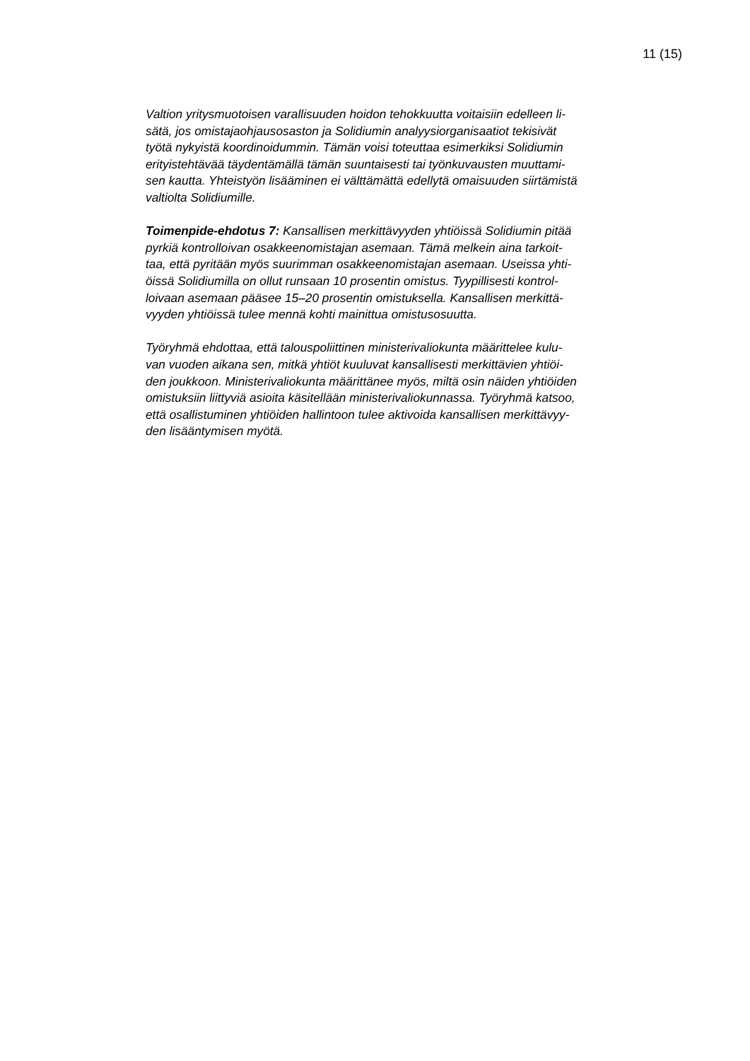11 (15)
Valtion yritysmuotoisen varallisuuden hoidon tehokkuutta voitaisiin edelleen li-
sätä, jos omistajaohjausosaston ja Solidiumin analyysiorganisaatiot tekisivät
työtä nykyistä koordinoidummin. Tämän voisi toteuttaa esimerkiksi Solidiumin
erityistehtävää täydentämällä tämän suuntaisesti tai työnkuvausten muuttami-
sen kautta. Yhteistyön lisääminen ei välttämättä edellytä omaisuuden siirtämistä
valtiolta Solidiumille.
Toimenpide-ehdotus 7: Kansallisen merkittävyyden yhtiöissä Solidiumin pitää
pyrkiä kontrolloivan osakkeenomistajan asemaan. Tämä melkein aina tarkoit-
taa, että pyritään myös suurimman osakkeenomistajan asemaan. Useissa yhti-
öissä Solidiumilla on ollut runsaan 10 prosentin omistus. Tyypillisesti kontrol-
loivaan asemaan pääsee 15–20 prosentin omistuksella. Kansallisen merkittä-
vyyden yhtiöissä tulee mennä kohti mainittua omistusosuutta.
Työryhmä ehdottaa, että talouspoliittinen ministerivaliokunta määrittelee kulu-
van vuoden aikana sen, mitkä yhtiöt kuuluvat kansallisesti merkittävien yhtiöi-
den joukkoon. Ministerivaliokunta määrittänee myös, miltä osin näiden yhtiöiden
omistuksiin liittyviä asioita käsitellään ministerivaliokunnassa. Työryhmä katsoo,
että osallistuminen yhtiöiden hallintoon tulee aktivoida kansallisen merkittävyy-
den lisääntymisen myötä.